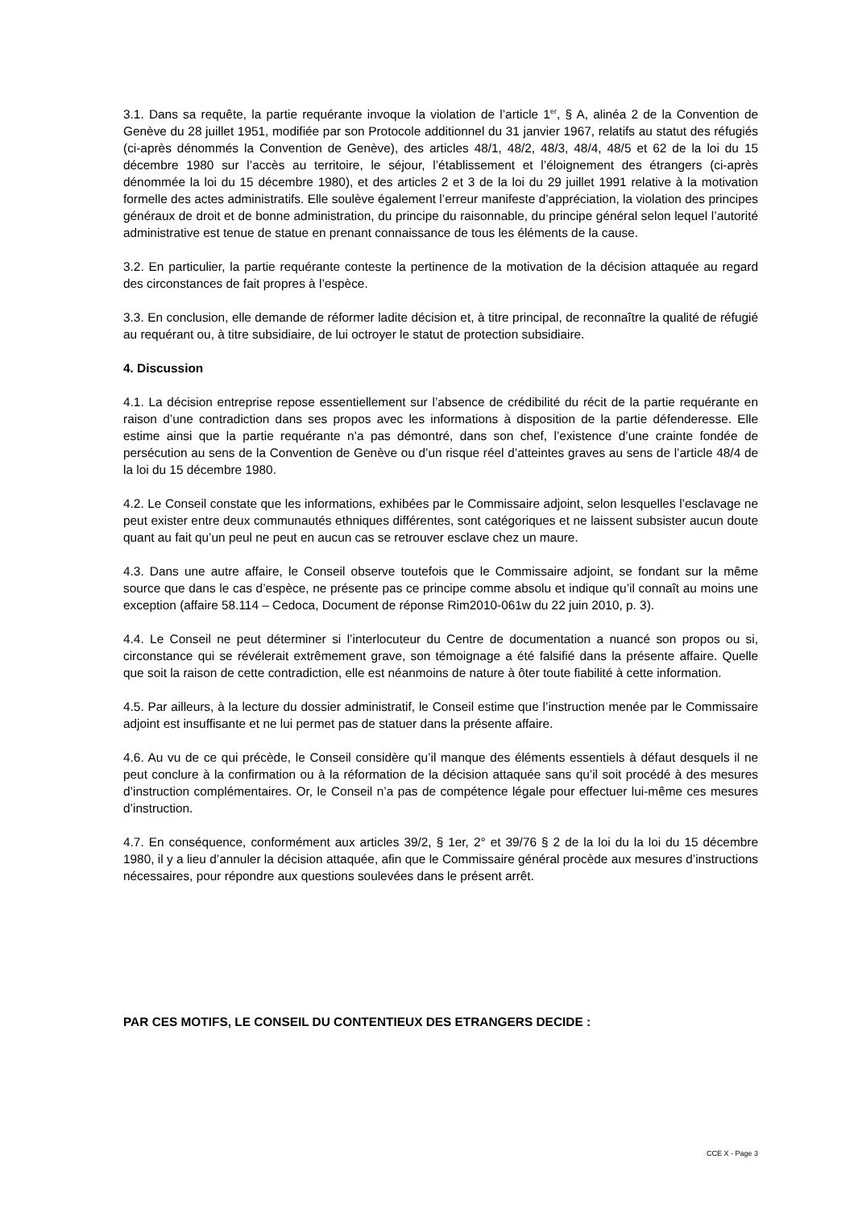3.1. Dans sa requête, la partie requérante invoque la violation de l’article 1<sup>er</sup>, § A, alinéa 2 de la Convention de Genève du 28 juillet 1951, modifiée par son Protocole additionnel du 31 janvier 1967, relatifs au statut des réfugiés (ci-après dénommés la Convention de Genève), des articles 48/1, 48/2, 48/3, 48/4, 48/5 et 62 de la loi du 15 décembre 1980 sur l’accès au territoire, le séjour, l’établissement et l’éloignement des étrangers (ci-après dénommée la loi du 15 décembre 1980), et des articles 2 et 3 de la loi du 29 juillet 1991 relative à la motivation formelle des actes administratifs. Elle soulève également l’erreur manifeste d’appréciation, la violation des principes généraux de droit et de bonne administration, du principe du raisonnable, du principe général selon lequel l’autorité administrative est tenue de statue en prenant connaissance de tous les éléments de la cause.
3.2. En particulier, la partie requérante conteste la pertinence de la motivation de la décision attaquée au regard des circonstances de fait propres à l’espèce.
3.3. En conclusion, elle demande de réformer ladite décision et, à titre principal, de reconnaître la qualité de réfugié au requérant ou, à titre subsidiaire, de lui octroyer le statut de protection subsidiaire.
4. Discussion
4.1. La décision entreprise repose essentiellement sur l’absence de crédibilité du récit de la partie requérante en raison d’une contradiction dans ses propos avec les informations à disposition de la partie défenderesse. Elle estime ainsi que la partie requérante n’a pas démontré, dans son chef, l’existence d’une crainte fondée de persécution au sens de la Convention de Genève ou d’un risque réel d’atteintes graves au sens de l’article 48/4 de la loi du 15 décembre 1980.
4.2. Le Conseil constate que les informations, exhibées par le Commissaire adjoint, selon lesquelles l’esclavage ne peut exister entre deux communautés ethniques différentes, sont catégoriques et ne laissent subsister aucun doute quant au fait qu’un peul ne peut en aucun cas se retrouver esclave chez un maure.
4.3. Dans une autre affaire, le Conseil observe toutefois que le Commissaire adjoint, se fondant sur la même source que dans le cas d’espèce, ne présente pas ce principe comme absolu et indique qu’il connaît au moins une exception (affaire 58.114 – Cedoca, Document de réponse Rim2010-061w du 22 juin 2010, p. 3).
4.4. Le Conseil ne peut déterminer si l’interlocuteur du Centre de documentation a nuancé son propos ou si, circonstance qui se révélerait extrêmement grave, son témoignage a été falsifié dans la présente affaire. Quelle que soit la raison de cette contradiction, elle est néanmoins de nature à ôter toute fiabilité à cette information.
4.5. Par ailleurs, à la lecture du dossier administratif, le Conseil estime que l’instruction menée par le Commissaire adjoint est insuffisante et ne lui permet pas de statuer dans la présente affaire.
4.6. Au vu de ce qui précède, le Conseil considère qu’il manque des éléments essentiels à défaut desquels il ne peut conclure à la confirmation ou à la réformation de la décision attaquée sans qu’il soit procédé à des mesures d’instruction complémentaires. Or, le Conseil n’a pas de compétence légale pour effectuer lui-même ces mesures d’instruction.
4.7. En conséquence, conformément aux articles 39/2, § 1er, 2° et 39/76 § 2 de la loi du la loi du 15 décembre 1980, il y a lieu d’annuler la décision attaquée, afin que le Commissaire général procède aux mesures d’instructions nécessaires, pour répondre aux questions soulevées dans le présent arrêt.
PAR CES MOTIFS, LE CONSEIL DU CONTENTIEUX DES ETRANGERS DECIDE :
CCE X - Page 3